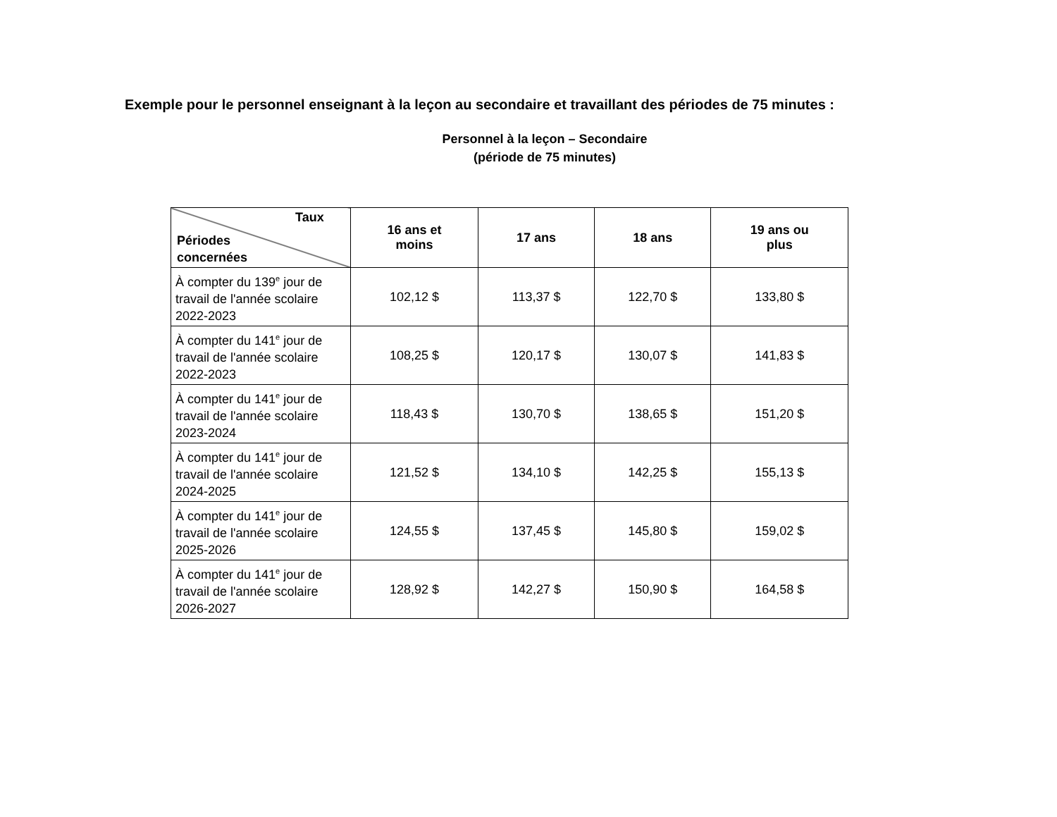Exemple pour le personnel enseignant à la leçon au secondaire et travaillant des périodes de 75 minutes :
Personnel à la leçon – Secondaire
(période de 75 minutes)
| Taux Périodes concernées | 16 ans et moins | 17 ans | 18 ans | 19 ans ou plus |
| --- | --- | --- | --- | --- |
| À compter du 139<sup>e</sup> jour de travail de l'année scolaire 2022-2023 | 102,12 $ | 113,37 $ | 122,70 $ | 133,80 $ |
| À compter du 141<sup>e</sup> jour de travail de l'année scolaire 2022-2023 | 108,25 $ | 120,17 $ | 130,07 $ | 141,83 $ |
| À compter du 141<sup>e</sup> jour de travail de l'année scolaire 2023-2024 | 118,43 $ | 130,70 $ | 138,65 $ | 151,20 $ |
| À compter du 141<sup>e</sup> jour de travail de l'année scolaire 2024-2025 | 121,52 $ | 134,10 $ | 142,25 $ | 155,13 $ |
| À compter du 141<sup>e</sup> jour de travail de l'année scolaire 2025-2026 | 124,55 $ | 137,45 $ | 145,80 $ | 159,02 $ |
| À compter du 141<sup>e</sup> jour de travail de l'année scolaire 2026-2027 | 128,92 $ | 142,27 $ | 150,90 $ | 164,58 $ |